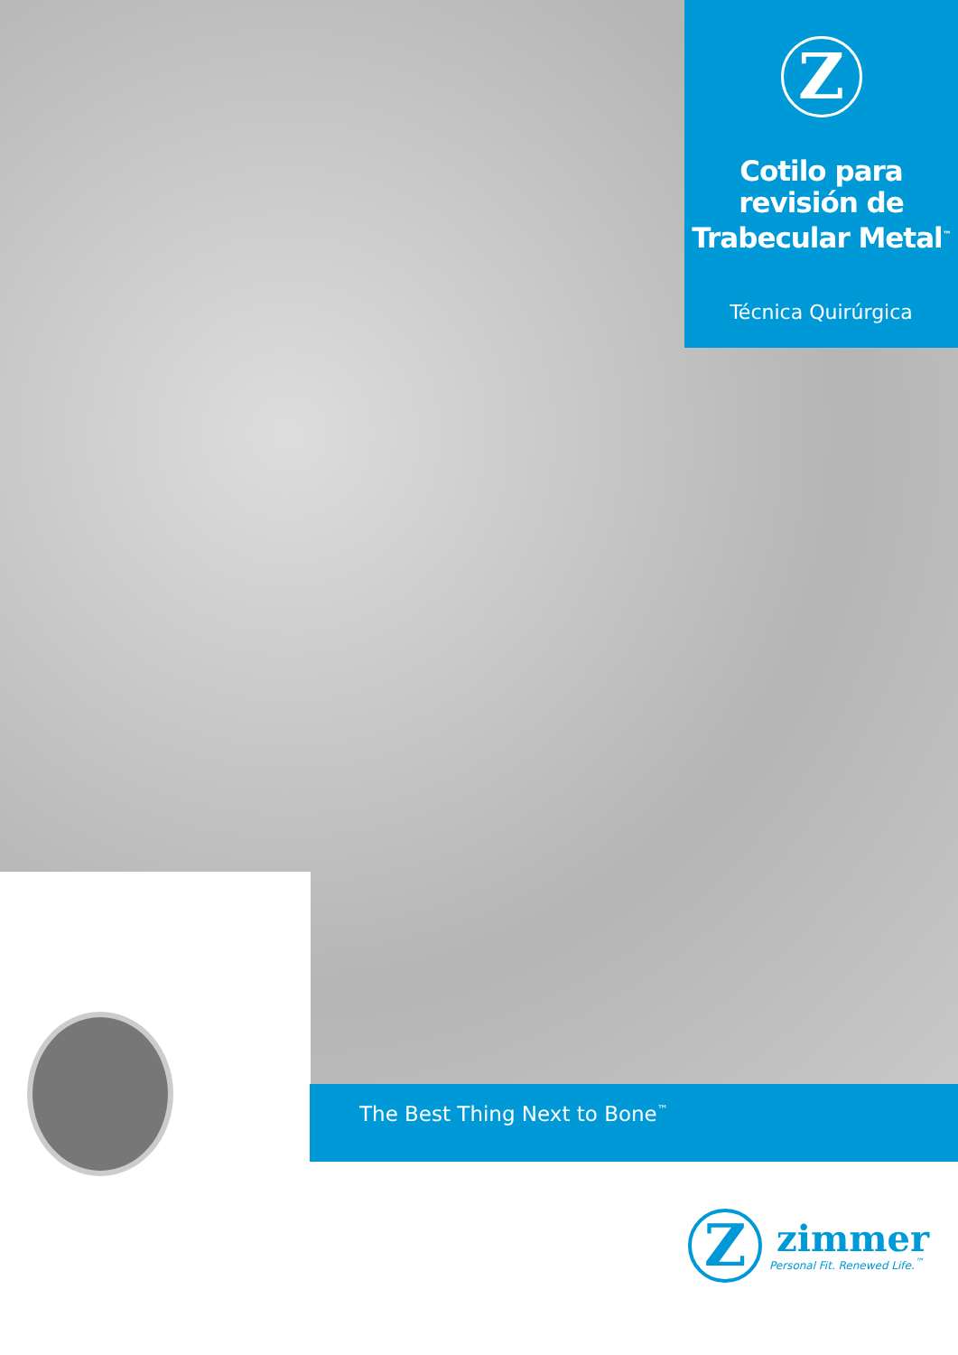Z
Cotilo para revisión de Trabecular Metal<sup>™</sup>
Técnica Quirúrgica
The Best Thing Next to Bone<sup>™</sup>
Z
zimmer
Personal Fit. Renewed Life.<sup>™</sup>